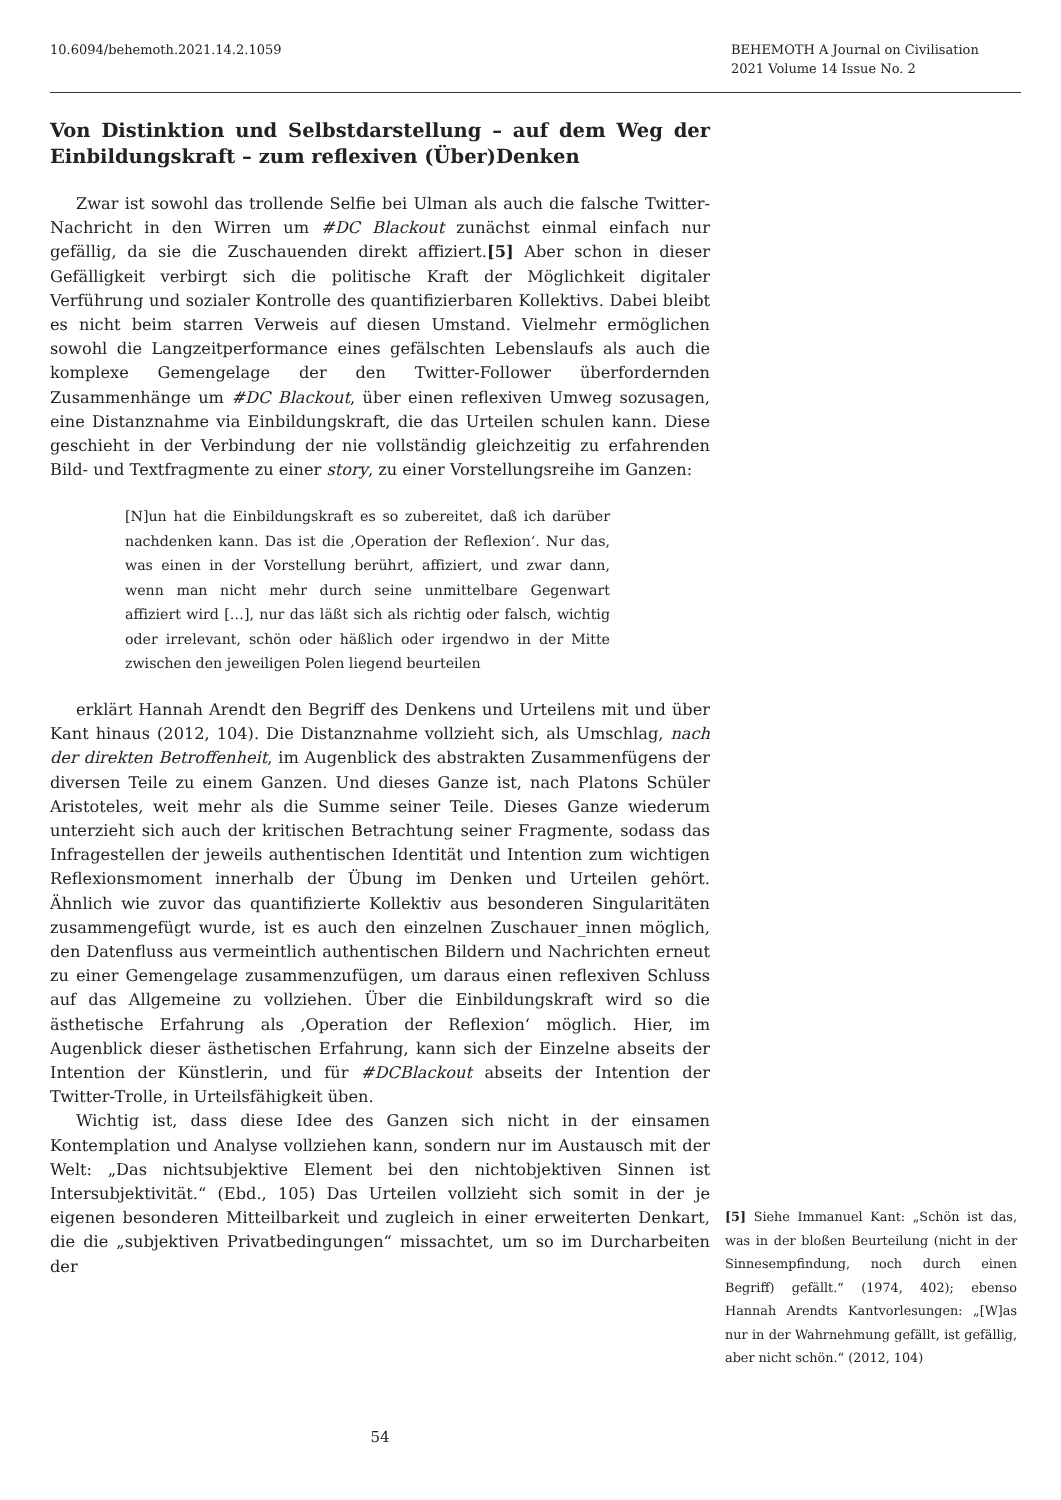10.6094/behemoth.2021.14.2.1059
BEHEMOTH A Journal on Civilisation
2021 Volume 14 Issue No. 2
Von Distinktion und Selbstdarstellung – auf dem Weg der Einbildungskraft – zum reflexiven (Über)Denken
Zwar ist sowohl das trollende Selfie bei Ulman als auch die falsche Twitter-Nachricht in den Wirren um #DC Blackout zunächst einmal einfach nur gefällig, da sie die Zuschauenden direkt affiziert.[5] Aber schon in dieser Gefälligkeit verbirgt sich die politische Kraft der Möglichkeit digitaler Verführung und sozialer Kontrolle des quantifizierbaren Kollektivs. Dabei bleibt es nicht beim starren Verweis auf diesen Umstand. Vielmehr ermöglichen sowohl die Langzeitperformance eines gefälschten Lebenslaufs als auch die komplexe Gemengelage der den Twitter-Follower überfordernden Zusammenhänge um #DC Blackout, über einen reflexiven Umweg sozusagen, eine Distanznahme via Einbildungskraft, die das Urteilen schulen kann. Diese geschieht in der Verbindung der nie vollständig gleichzeitig zu erfahrenden Bild- und Textfragmente zu einer story, zu einer Vorstellungsreihe im Ganzen:
[N]un hat die Einbildungskraft es so zubereitet, daß ich darüber nachdenken kann. Das ist die ‚Operation der Reflexion‘. Nur das, was einen in der Vorstellung berührt, affiziert, und zwar dann, wenn man nicht mehr durch seine unmittelbare Gegenwart affiziert wird […], nur das läßt sich als richtig oder falsch, wichtig oder irrelevant, schön oder häßlich oder irgendwo in der Mitte zwischen den jeweiligen Polen liegend beurteilen
erklärt Hannah Arendt den Begriff des Denkens und Urteilens mit und über Kant hinaus (2012, 104). Die Distanznahme vollzieht sich, als Umschlag, nach der direkten Betroffenheit, im Augenblick des abstrakten Zusammenfügens der diversen Teile zu einem Ganzen. Und dieses Ganze ist, nach Platons Schüler Aristoteles, weit mehr als die Summe seiner Teile. Dieses Ganze wiederum unterzieht sich auch der kritischen Betrachtung seiner Fragmente, sodass das Infragestellen der jeweils authentischen Identität und Intention zum wichtigen Reflexionsmoment innerhalb der Übung im Denken und Urteilen gehört. Ähnlich wie zuvor das quantifizierte Kollektiv aus besonderen Singularitäten zusammengefügt wurde, ist es auch den einzelnen Zuschauer_innen möglich, den Datenfluss aus vermeintlich authentischen Bildern und Nachrichten erneut zu einer Gemengelage zusammenzufügen, um daraus einen reflexiven Schluss auf das Allgemeine zu vollziehen. Über die Einbildungskraft wird so die ästhetische Erfahrung als ‚Operation der Reflexion‘ möglich. Hier, im Augenblick dieser ästhetischen Erfahrung, kann sich der Einzelne abseits der Intention der Künstlerin, und für #DCBlackout abseits der Intention der Twitter-Trolle, in Urteilsfähigkeit üben.
Wichtig ist, dass diese Idee des Ganzen sich nicht in der einsamen Kontemplation und Analyse vollziehen kann, sondern nur im Austausch mit der Welt: „Das nichtsubjektive Element bei den nichtobjektiven Sinnen ist Intersubjektivität.“ (Ebd., 105) Das Urteilen vollzieht sich somit in der je eigenen besonderen Mitteilbarkeit und zugleich in einer erweiterten Denkart, die die „subjektiven Privatbedingungen“ missachtet, um so im Durcharbeiten der
[5] Siehe Immanuel Kant: „Schön ist das, was in der bloßen Beurteilung (nicht in der Sinnesempfindung, noch durch einen Begriff) gefällt.“ (1974, 402); ebenso Hannah Arendts Kantvorlesungen: „[W]as nur in der Wahrnehmung gefällt, ist gefällig, aber nicht schön.“ (2012, 104)
54